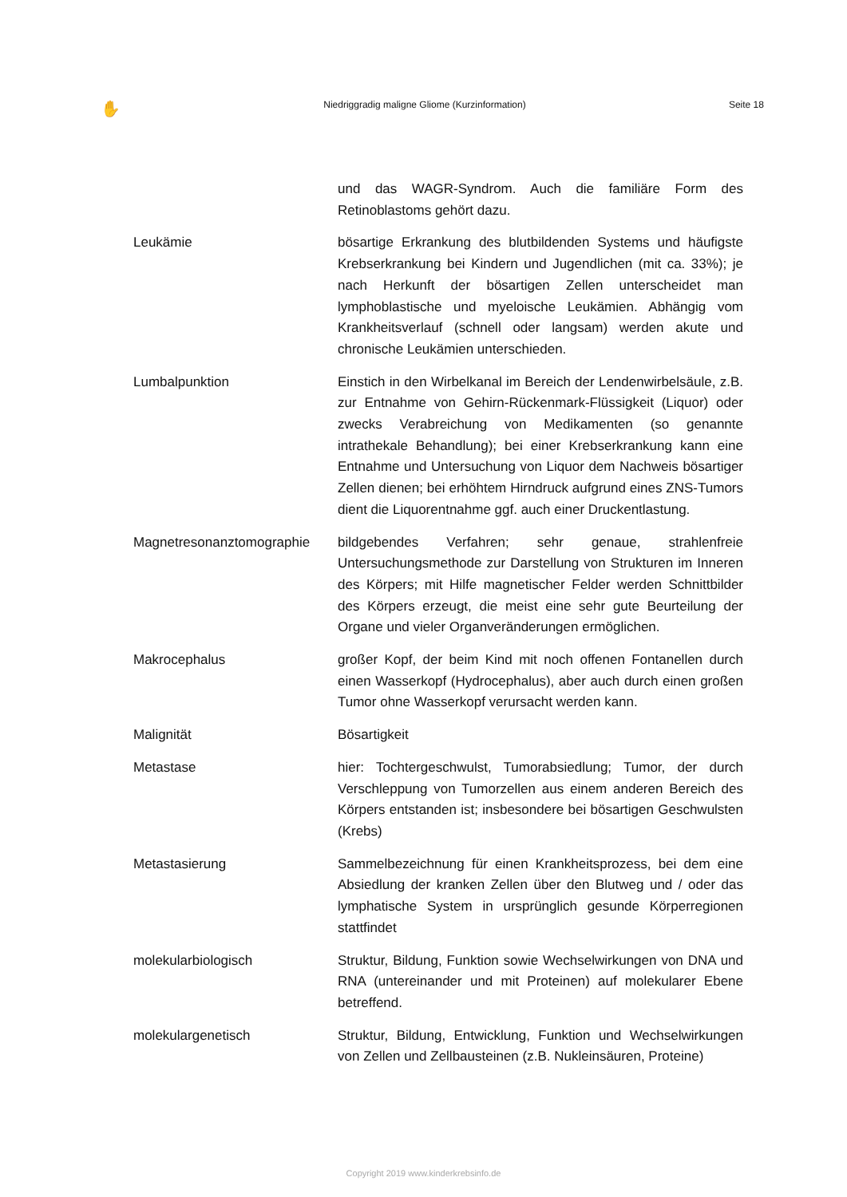✋ Niedriggradig maligne Gliome (Kurzinformation) Seite 18
und das WAGR-Syndrom. Auch die familiäre Form des Retinoblastoms gehört dazu.
Leukämie bösartige Erkrankung des blutbildenden Systems und häufigste Krebserkrankung bei Kindern und Jugendlichen (mit ca. 33%); je nach Herkunft der bösartigen Zellen unterscheidet man lymphoblastische und myeloische Leukämien. Abhängig vom Krankheitsverlauf (schnell oder langsam) werden akute und chronische Leukämien unterschieden.
Lumbalpunktion Einstich in den Wirbelkanal im Bereich der Lendenwirbelsäule, z.B. zur Entnahme von Gehirn-Rückenmark-Flüssigkeit (Liquor) oder zwecks Verabreichung von Medikamenten (so genannte intrathekale Behandlung); bei einer Krebserkrankung kann eine Entnahme und Untersuchung von Liquor dem Nachweis bösartiger Zellen dienen; bei erhöhtem Hirndruck aufgrund eines ZNS-Tumors dient die Liquorentnahme ggf. auch einer Druckentlastung.
Magnetresonanztomographie bildgebendes Verfahren; sehr genaue, strahlenfreie Untersuchungsmethode zur Darstellung von Strukturen im Inneren des Körpers; mit Hilfe magnetischer Felder werden Schnittbilder des Körpers erzeugt, die meist eine sehr gute Beurteilung der Organe und vieler Organveränderungen ermöglichen.
Makrocephalus großer Kopf, der beim Kind mit noch offenen Fontanellen durch einen Wasserkopf (Hydrocephalus), aber auch durch einen großen Tumor ohne Wasserkopf verursacht werden kann.
Malignität Bösartigkeit
Metastase hier: Tochtergeschwulst, Tumorabsiedlung; Tumor, der durch Verschleppung von Tumorzellen aus einem anderen Bereich des Körpers entstanden ist; insbesondere bei bösartigen Geschwulsten (Krebs)
Metastasierung Sammelbezeichnung für einen Krankheitsprozess, bei dem eine Absiedlung der kranken Zellen über den Blutweg und / oder das lymphatische System in ursprünglich gesunde Körperregionen stattfindet
molekularbiologisch Struktur, Bildung, Funktion sowie Wechselwirkungen von DNA und RNA (untereinander und mit Proteinen) auf molekularer Ebene betreffend.
molekulargenetisch Struktur, Bildung, Entwicklung, Funktion und Wechselwirkungen von Zellen und Zellbausteinen (z.B. Nukleinsäuren, Proteine)
Copyright 2019 www.kinderkrebsinfo.de